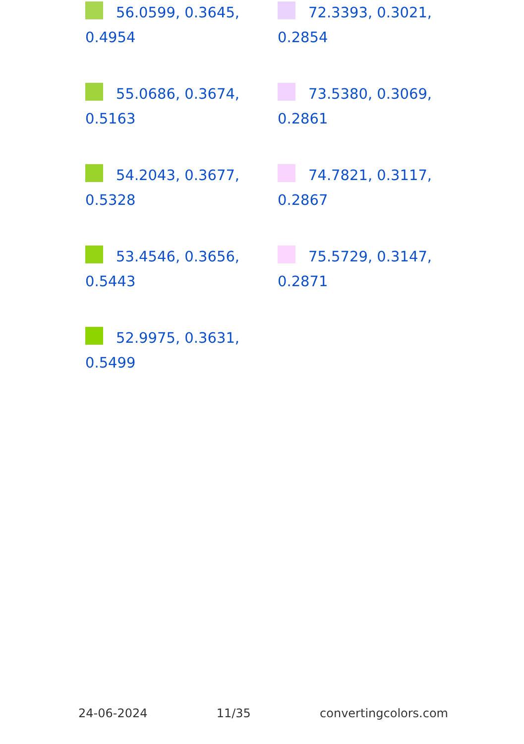56.0599, 0.3645, 0.4954
72.3393, 0.3021, 0.2854
55.0686, 0.3674, 0.5163
73.5380, 0.3069, 0.2861
54.2043, 0.3677, 0.5328
74.7821, 0.3117, 0.2867
53.4546, 0.3656, 0.5443
75.5729, 0.3147, 0.2871
52.9975, 0.3631, 0.5499
24-06-2024 11/35 convertingcolors.com